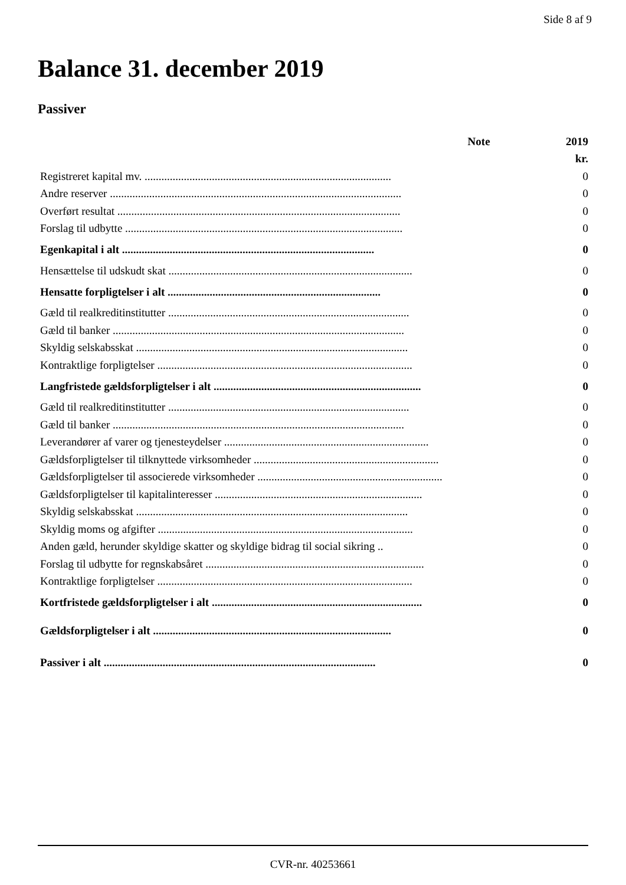Side 8 af 9
Balance 31. december 2019
Passiver
| | Note | 2019 |
| --- | --- | --- |
| | | kr. |
| Registreret kapital mv. ........................................................................................ | | 0 |
| Andre reserver ........................................................................................................ | | 0 |
| Overført resultat ..................................................................................................... | | 0 |
| Forslag til udbytte ................................................................................................... | | 0 |
| Egenkapital i alt .......................................................................................... | | 0 |
| Hensættelse til udskudt skat ....................................................................................... | | 0 |
| Hensatte forpligtelser i alt ............................................................................ | | 0 |
| Gæld til realkreditinstitutter ...................................................................................... | | 0 |
| Gæld til banker ........................................................................................................ | | 0 |
| Skyldig selskabsskat ................................................................................................. | | 0 |
| Kontraktlige forpligtelser ........................................................................................... | | 0 |
| Langfristede gældsforpligtelser i alt .......................................................................... | | 0 |
| Gæld til realkreditinstitutter ...................................................................................... | | 0 |
| Gæld til banker ........................................................................................................ | | 0 |
| Leverandører af varer og tjenesteydelser ......................................................................... | | 0 |
| Gældsforpligtelser til tilknyttede virksomheder .................................................................. | | 0 |
| Gældsforpligtelser til associerede virksomheder .................................................................. | | 0 |
| Gældsforpligtelser til kapitalinteresser .......................................................................... | | 0 |
| Skyldig selskabsskat ................................................................................................. | | 0 |
| Skyldig moms og afgifter ........................................................................................... | | 0 |
| Anden gæld, herunder skyldige skatter og skyldige bidrag til social sikring .. | | 0 |
| Forslag til udbytte for regnskabsåret .............................................................................. | | 0 |
| Kontraktlige forpligtelser ........................................................................................... | | 0 |
| Kortfristede gældsforpligtelser i alt ........................................................................... | | 0 |
| Gældsforpligtelser i alt ..................................................................................... | | 0 |
| Passiver i alt ................................................................................................. | | 0 |
CVR-nr. 40253661